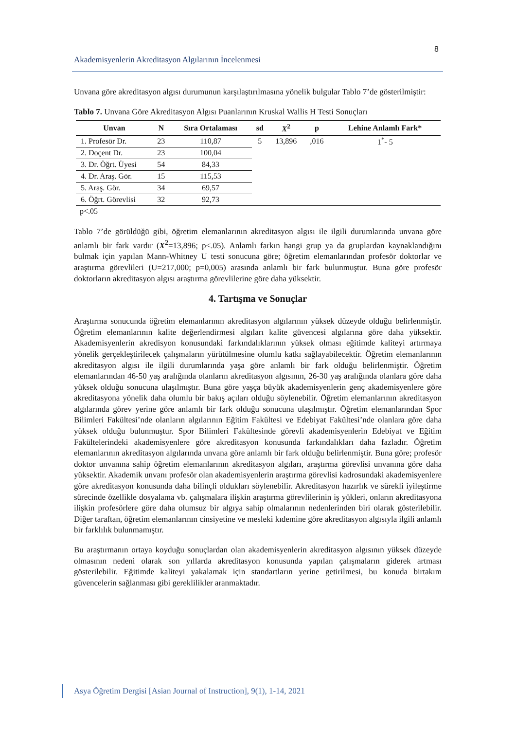8
Akademisyenlerin Akreditasyon Algılarının İncelenmesi
Unvana göre akreditasyon algısı durumunun karşılaştırılmasına yönelik bulgular Tablo 7’de gösterilmiştir:
Tablo 7. Unvana Göre Akreditasyon Algısı Puanlarının Kruskal Wallis H Testi Sonuçları
| Unvan | N | Sıra Ortalaması | sd | X<sup>2</sup> | p | Lehine Anlamlı Fark* |
| --- | --- | --- | --- | --- | --- | --- |
| 1. Profesör Dr. | 23 | 110,87 | 5 | 13,896 | ,016 | 1<sup>*</sup>- 5 |
| 2. Doçent Dr. | 23 | 100,04 | | | | |
| 3. Dr. Öğrt. Üyesi | 54 | 84,33 | | | | |
| 4. Dr. Araş. Gör. | 15 | 115,53 | | | | |
| 5. Araş. Gör. | 34 | 69,57 | | | | |
| 6. Öğrt. Görevlisi | 32 | 92,73 | | | | |
p<.05
Tablo 7’de görüldüğü gibi, öğretim elemanlarının akreditasyon algısı ile ilgili durumlarında unvana göre anlamlı bir fark vardır (X<sup>2</sup>=13,896; p<.05). Anlamlı farkın hangi grup ya da gruplardan kaynaklandığını bulmak için yapılan Mann-Whitney U testi sonucuna göre; öğretim elemanlarından profesör doktorlar ve araştırma görevlileri (U=217,000; p=0,005) arasında anlamlı bir fark bulunmuştur. Buna göre profesör doktorların akreditasyon algısı araştırma görevlilerine göre daha yüksektir.
4. Tartışma ve Sonuçlar
Araştırma sonucunda öğretim elemanlarının akreditasyon algılarının yüksek düzeyde olduğu belirlenmiştir. Öğretim elemanlarının kalite değerlendirmesi algıları kalite güvencesi algılarına göre daha yüksektir. Akademisyenlerin akredisyon konusundaki farkındalıklarının yüksek olması eğitimde kaliteyi artırmaya yönelik gerçekleştirilecek çalışmaların yürütülmesine olumlu katkı sağlayabilecektir. Öğretim elemanlarının akreditasyon algısı ile ilgili durumlarında yaşa göre anlamlı bir fark olduğu belirlenmiştir. Öğretim elemanlarından 46-50 yaş aralığında olanların akreditasyon algısının, 26-30 yaş aralığında olanlara göre daha yüksek olduğu sonucuna ulaşılmıştır. Buna göre yaşça büyük akademisyenlerin genç akademisyenlere göre akreditasyona yönelik daha olumlu bir bakış açıları olduğu söylenebilir. Öğretim elemanlarının akreditasyon algılarında görev yerine göre anlamlı bir fark olduğu sonucuna ulaşılmıştır. Öğretim elemanlarından Spor Bilimleri Fakültesi’nde olanların algılarının Eğitim Fakültesi ve Edebiyat Fakültesi’nde olanlara göre daha yüksek olduğu bulunmuştur. Spor Bilimleri Fakültesinde görevli akademisyenlerin Edebiyat ve Eğitim Fakültelerindeki akademisyenlere göre akreditasyon konusunda farkındalıkları daha fazladır. Öğretim elemanlarının akreditasyon algılarında unvana göre anlamlı bir fark olduğu belirlenmiştir. Buna göre; profesör doktor unvanına sahip öğretim elemanlarının akreditasyon algıları, araştırma görevlisi unvanına göre daha yüksektir. Akademik unvanı profesör olan akademisyenlerin araştırma görevlisi kadrosundaki akademisyenlere göre akreditasyon konusunda daha bilinçli oldukları söylenebilir. Akreditasyon hazırlık ve sürekli iyileştirme sürecinde özellikle dosyalama vb. çalışmalara ilişkin araştırma görevlilerinin iş yükleri, onların akreditasyona ilişkin profesörlere göre daha olumsuz bir algıya sahip olmalarının nedenlerinden biri olarak gösterilebilir. Diğer taraftan, öğretim elemanlarının cinsiyetine ve mesleki kıdemine göre akreditasyon algısıyla ilgili anlamlı bir farklılık bulunmamıştır.
Bu araştırmanın ortaya koyduğu sonuçlardan olan akademisyenlerin akreditasyon algısının yüksek düzeyde olmasının nedeni olarak son yıllarda akreditasyon konusunda yapılan çalışmaların giderek artması gösterilebilir. Eğitimde kaliteyi yakalamak için standartların yerine getirilmesi, bu konuda birtakım güvencelerin sağlanması gibi gereklilikler aranmaktadır.
Asya Öğretim Dergisi [Asian Journal of Instruction], 9(1), 1-14, 2021